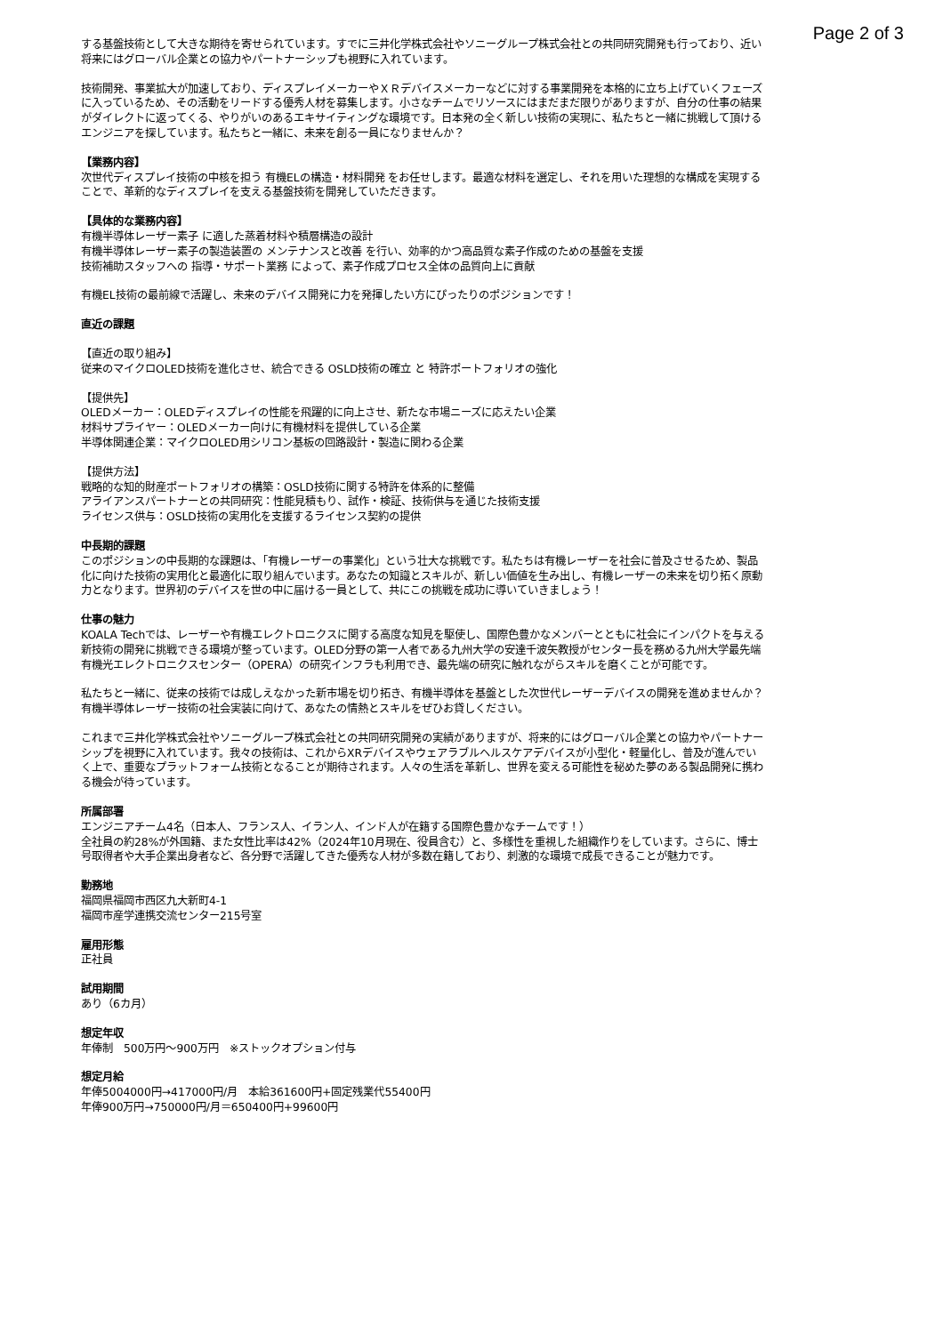Page 2 of 3
する基盤技術として大きな期待を寄せられています。すでに三井化学株式会社やソニーグループ株式会社との共同研究開発も行っており、近い将来にはグローバル企業との協力やパートナーシップも視野に入れています。
技術開発、事業拡大が加速しており、ディスプレイメーカーやＸＲデバイスメーカーなどに対する事業開発を本格的に立ち上げていくフェーズに入っているため、その活動をリードする優秀人材を募集します。小さなチームでリソースにはまだまだ限りがありますが、自分の仕事の結果がダイレクトに返ってくる、やりがいのあるエキサイティングな環境です。日本発の全く新しい技術の実現に、私たちと一緒に挑戦して頂けるエンジニアを探しています。私たちと一緒に、未来を創る一員になりませんか？
【業務内容】
次世代ディスプレイ技術の中核を担う 有機ELの構造・材料開発 をお任せします。最適な材料を選定し、それを用いた理想的な構成を実現することで、革新的なディスプレイを支える基盤技術を開発していただきます。
【具体的な業務内容】
有機半導体レーザー素子 に適した蒸着材料や積層構造の設計
有機半導体レーザー素子の製造装置の メンテナンスと改善 を行い、効率的かつ高品質な素子作成のための基盤を支援
技術補助スタッフへの 指導・サポート業務 によって、素子作成プロセス全体の品質向上に貢献
有機EL技術の最前線で活躍し、未来のデバイス開発に力を発揮したい方にぴったりのポジションです！
直近の課題
【直近の取り組み】
従来のマイクロOLED技術を進化させ、統合できる OSLD技術の確立 と 特許ポートフォリオの強化
【提供先】
OLEDメーカー：OLEDディスプレイの性能を飛躍的に向上させ、新たな市場ニーズに応えたい企業
材料サプライヤー：OLEDメーカー向けに有機材料を提供している企業
半導体関連企業：マイクロOLED用シリコン基板の回路設計・製造に関わる企業
【提供方法】
戦略的な知的財産ポートフォリオの構築：OSLD技術に関する特許を体系的に整備
アライアンスパートナーとの共同研究：性能見積もり、試作・検証、技術供与を通じた技術支援
ライセンス供与：OSLD技術の実用化を支援するライセンス契約の提供
中長期的課題
このポジションの中長期的な課題は、「有機レーザーの事業化」という壮大な挑戦です。私たちは有機レーザーを社会に普及させるため、製品化に向けた技術の実用化と最適化に取り組んでいます。あなたの知識とスキルが、新しい価値を生み出し、有機レーザーの未来を切り拓く原動力となります。世界初のデバイスを世の中に届ける一員として、共にこの挑戦を成功に導いていきましょう！
仕事の魅力
KOALA Techでは、レーザーや有機エレクトロニクスに関する高度な知見を駆使し、国際色豊かなメンバーとともに社会にインパクトを与える新技術の開発に挑戦できる環境が整っています。OLED分野の第一人者である九州大学の安達千波矢教授がセンター長を務める九州大学最先端有機光エレクトロニクスセンター（OPERA）の研究インフラも利用でき、最先端の研究に触れながらスキルを磨くことが可能です。
私たちと一緒に、従来の技術では成しえなかった新市場を切り拓き、有機半導体を基盤とした次世代レーザーデバイスの開発を進めませんか？有機半導体レーザー技術の社会実装に向けて、あなたの情熱とスキルをぜひお貸しください。
これまで三井化学株式会社やソニーグループ株式会社との共同研究開発の実績がありますが、将来的にはグローバル企業との協力やパートナーシップを視野に入れています。我々の技術は、これからXRデバイスやウェアラブルヘルスケアデバイスが小型化・軽量化し、普及が進んでいく上で、重要なプラットフォーム技術となることが期待されます。人々の生活を革新し、世界を変える可能性を秘めた夢のある製品開発に携わる機会が待っています。
所属部署
エンジニアチーム4名（日本人、フランス人、イラン人、インド人が在籍する国際色豊かなチームです！）
全社員の約28%が外国籍、また女性比率は42%（2024年10月現在、役員含む）と、多様性を重視した組織作りをしています。さらに、博士号取得者や大手企業出身者など、各分野で活躍してきた優秀な人材が多数在籍しており、刺激的な環境で成長できることが魅力です。
勤務地
福岡県福岡市西区九大新町4-1
福岡市産学連携交流センター215号室
雇用形態
正社員
試用期間
あり（6カ月）
想定年収
年俸制　500万円〜900万円　※ストックオプション付与
想定月給
年俸5004000円→417000円/月　本給361600円+固定残業代55400円
年俸900万円→750000円/月＝650400円+99600円